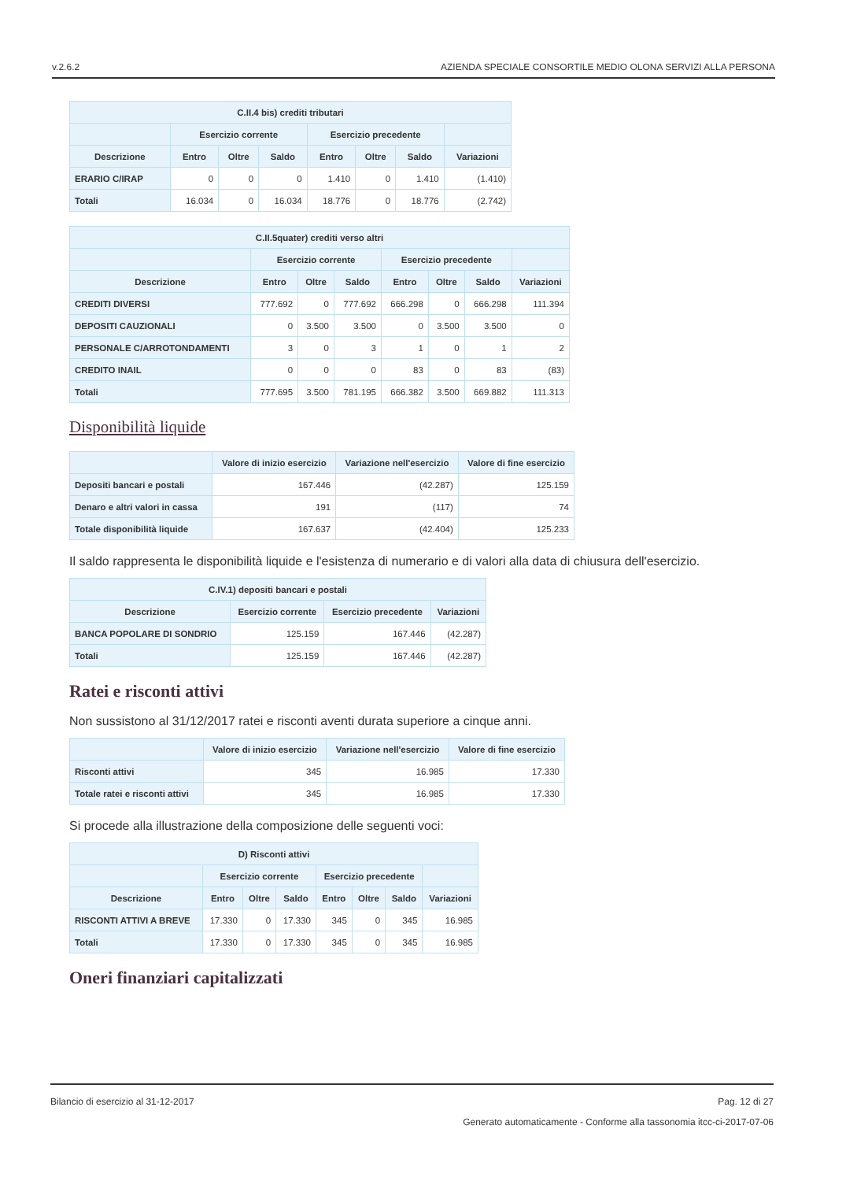v.2.6.2 AZIENDA SPECIALE CONSORTILE MEDIO OLONA SERVIZI ALLA PERSONA
| C.II.4 bis) crediti tributari | | | | | | | |
| --- | --- | --- | --- | --- | --- | --- | --- |
| | Esercizio corrente | | | Esercizio precedente | | | |
| Descrizione | Entro | Oltre | Saldo | Entro | Oltre | Saldo | Variazioni |
| ERARIO C/IRAP | 0 | 0 | 0 | 1.410 | 0 | 1.410 | (1.410) |
| Totali | 16.034 | 0 | 16.034 | 18.776 | 0 | 18.776 | (2.742) |
| C.II.5quater) crediti verso altri | | | | | | | |
| --- | --- | --- | --- | --- | --- | --- | --- |
| | Esercizio corrente | | | Esercizio precedente | | | |
| Descrizione | Entro | Oltre | Saldo | Entro | Oltre | Saldo | Variazioni |
| CREDITI DIVERSI | 777.692 | 0 | 777.692 | 666.298 | 0 | 666.298 | 111.394 |
| DEPOSITI CAUZIONALI | 0 | 3.500 | 3.500 | 0 | 3.500 | 3.500 | 0 |
| PERSONALE C/ARROTONDAMENTI | 3 | 0 | 3 | 1 | 0 | 1 | 2 |
| CREDITO INAIL | 0 | 0 | 0 | 83 | 0 | 83 | (83) |
| Totali | 777.695 | 3.500 | 781.195 | 666.382 | 3.500 | 669.882 | 111.313 |
Disponibilità liquide
| | Valore di inizio esercizio | Variazione nell'esercizio | Valore di fine esercizio |
| --- | --- | --- | --- |
| Depositi bancari e postali | 167.446 | (42.287) | 125.159 |
| Denaro e altri valori in cassa | 191 | (117) | 74 |
| Totale disponibilità liquide | 167.637 | (42.404) | 125.233 |
Il saldo rappresenta le disponibilità liquide e l'esistenza di numerario e di valori alla data di chiusura dell'esercizio.
| C.IV.1) depositi bancari e postali | | | |
| --- | --- | --- | --- |
| Descrizione | Esercizio corrente | Esercizio precedente | Variazioni |
| BANCA POPOLARE DI SONDRIO | 125.159 | 167.446 | (42.287) |
| Totali | 125.159 | 167.446 | (42.287) |
Ratei e risconti attivi
Non sussistono al 31/12/2017 ratei e risconti aventi durata superiore a cinque anni.
| | Valore di inizio esercizio | Variazione nell'esercizio | Valore di fine esercizio |
| --- | --- | --- | --- |
| Risconti attivi | 345 | 16.985 | 17.330 |
| Totale ratei e risconti attivi | 345 | 16.985 | 17.330 |
Si procede alla illustrazione della composizione delle seguenti voci:
| D) Risconti attivi | | | | | | | |
| --- | --- | --- | --- | --- | --- | --- | --- |
| | Esercizio corrente | | | Esercizio precedente | | | |
| Descrizione | Entro | Oltre | Saldo | Entro | Oltre | Saldo | Variazioni |
| RISCONTI ATTIVI A BREVE | 17.330 | 0 | 17.330 | 345 | 0 | 345 | 16.985 |
| Totali | 17.330 | 0 | 17.330 | 345 | 0 | 345 | 16.985 |
Oneri finanziari capitalizzati
Bilancio di esercizio al 31-12-2017 Pag. 12 di 27
Generato automaticamente - Conforme alla tassonomia itcc-ci-2017-07-06